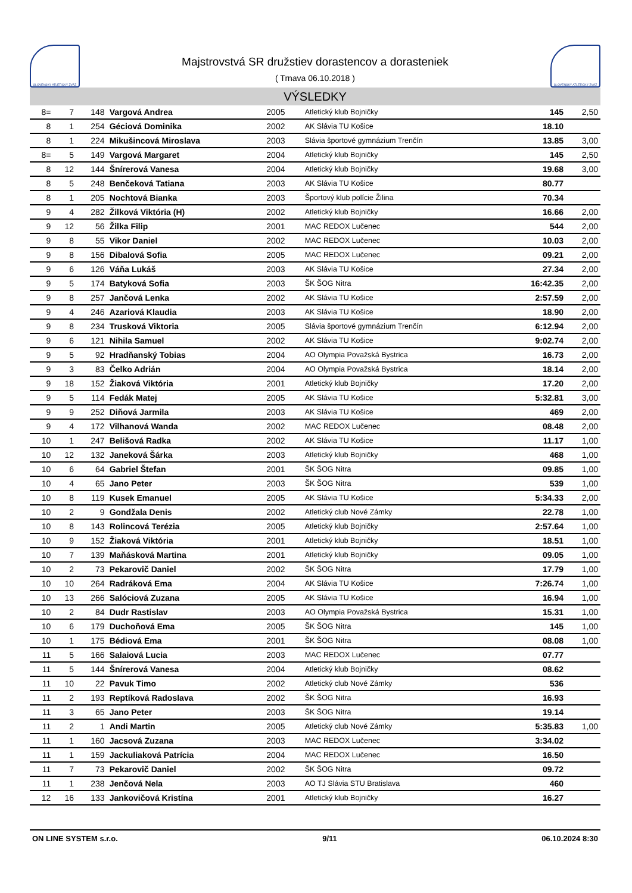SLOVENSKÝ ATLETICKÝ ZVÄZ
Majstrovstvá SR družstiev dorastencov a dorasteniek
( Trnava 06.10.2018 )
SLOVENSKÝ ATLETICKÝ ZVÄZ
VÝSLEDKY
| 8= | 7 | 148 | Vargová Andrea | 2005 | Atletický klub Bojničky | 145 | 2,50 |
| 8 | 1 | 254 | Géciová Dominika | 2002 | AK Slávia TU Košice | 18.10 | |
| 8 | 1 | 224 | Mikušincová Miroslava | 2003 | Slávia športové gymnázium Trenčín | 13.85 | 3,00 |
| 8= | 5 | 149 | Vargová Margaret | 2004 | Atletický klub Bojničky | 145 | 2,50 |
| 8 | 12 | 144 | Šnírerová Vanesa | 2004 | Atletický klub Bojničky | 19.68 | 3,00 |
| 8 | 5 | 248 | Benčeková Tatiana | 2003 | AK Slávia TU Košice | 80.77 | |
| 8 | 1 | 205 | Nochtová Bianka | 2003 | Športový klub polície Žilina | 70.34 | |
| 9 | 4 | 282 | Žilková Viktória (H) | 2002 | Atletický klub Bojničky | 16.66 | 2,00 |
| 9 | 12 | 56 | Žilka Filip | 2001 | MAC REDOX Lučenec | 544 | 2,00 |
| 9 | 8 | 55 | Vikor Daniel | 2002 | MAC REDOX Lučenec | 10.03 | 2,00 |
| 9 | 8 | 156 | Dibalová Sofia | 2005 | MAC REDOX Lučenec | 09.21 | 2,00 |
| 9 | 6 | 126 | Váňa Lukáš | 2003 | AK Slávia TU Košice | 27.34 | 2,00 |
| 9 | 5 | 174 | Batyková Sofia | 2003 | ŠK ŠOG Nitra | 16:42.35 | 2,00 |
| 9 | 8 | 257 | Jančová Lenka | 2002 | AK Slávia TU Košice | 2:57.59 | 2,00 |
| 9 | 4 | 246 | Azariová Klaudia | 2003 | AK Slávia TU Košice | 18.90 | 2,00 |
| 9 | 8 | 234 | Trusková Viktoria | 2005 | Slávia športové gymnázium Trenčín | 6:12.94 | 2,00 |
| 9 | 6 | 121 | Nihila Samuel | 2002 | AK Slávia TU Košice | 9:02.74 | 2,00 |
| 9 | 5 | 92 | Hradňanský Tobias | 2004 | AO Olympia Považská Bystrica | 16.73 | 2,00 |
| 9 | 3 | 83 | Čelko Adrián | 2004 | AO Olympia Považská Bystrica | 18.14 | 2,00 |
| 9 | 18 | 152 | Žiaková Viktória | 2001 | Atletický klub Bojničky | 17.20 | 2,00 |
| 9 | 5 | 114 | Fedák Matej | 2005 | AK Slávia TU Košice | 5:32.81 | 3,00 |
| 9 | 9 | 252 | Diňová Jarmila | 2003 | AK Slávia TU Košice | 469 | 2,00 |
| 9 | 4 | 172 | Vilhanová Wanda | 2002 | MAC REDOX Lučenec | 08.48 | 2,00 |
| 10 | 1 | 247 | Belišová Radka | 2002 | AK Slávia TU Košice | 11.17 | 1,00 |
| 10 | 12 | 132 | Janeková Šárka | 2003 | Atletický klub Bojničky | 468 | 1,00 |
| 10 | 6 | 64 | Gabriel Štefan | 2001 | ŠK ŠOG Nitra | 09.85 | 1,00 |
| 10 | 4 | 65 | Jano Peter | 2003 | ŠK ŠOG Nitra | 539 | 1,00 |
| 10 | 8 | 119 | Kusek Emanuel | 2005 | AK Slávia TU Košice | 5:34.33 | 2,00 |
| 10 | 2 | 9 | Gondžala Denis | 2002 | Atletický club Nové Zámky | 22.78 | 1,00 |
| 10 | 8 | 143 | Rolincová Terézia | 2005 | Atletický klub Bojničky | 2:57.64 | 1,00 |
| 10 | 9 | 152 | Žiaková Viktória | 2001 | Atletický klub Bojničky | 18.51 | 1,00 |
| 10 | 7 | 139 | Maňásková Martina | 2001 | Atletický klub Bojničky | 09.05 | 1,00 |
| 10 | 2 | 73 | Pekarovič Daniel | 2002 | ŠK ŠOG Nitra | 17.79 | 1,00 |
| 10 | 10 | 264 | Radráková Ema | 2004 | AK Slávia TU Košice | 7:26.74 | 1,00 |
| 10 | 13 | 266 | Salóciová Zuzana | 2005 | AK Slávia TU Košice | 16.94 | 1,00 |
| 10 | 2 | 84 | Dudr Rastislav | 2003 | AO Olympia Považská Bystrica | 15.31 | 1,00 |
| 10 | 6 | 179 | Duchoňová Ema | 2005 | ŠK ŠOG Nitra | 145 | 1,00 |
| 10 | 1 | 175 | Bédiová Ema | 2001 | ŠK ŠOG Nitra | 08.08 | 1,00 |
| 11 | 5 | 166 | Salaiová Lucia | 2003 | MAC REDOX Lučenec | 07.77 | |
| 11 | 5 | 144 | Šnírerová Vanesa | 2004 | Atletický klub Bojničky | 08.62 | |
| 11 | 10 | 22 | Pavuk Timo | 2002 | Atletický club Nové Zámky | 536 | |
| 11 | 2 | 193 | Reptíková Radoslava | 2002 | ŠK ŠOG Nitra | 16.93 | |
| 11 | 3 | 65 | Jano Peter | 2003 | ŠK ŠOG Nitra | 19.14 | |
| 11 | 2 | 1 | Andi Martin | 2005 | Atletický club Nové Zámky | 5:35.83 | 1,00 |
| 11 | 1 | 160 | Jacsová Zuzana | 2003 | MAC REDOX Lučenec | 3:34.02 | |
| 11 | 1 | 159 | Jackuliaková Patrícia | 2004 | MAC REDOX Lučenec | 16.50 | |
| 11 | 7 | 73 | Pekarovič Daniel | 2002 | ŠK ŠOG Nitra | 09.72 | |
| 11 | 1 | 238 | Jenčová Nela | 2003 | AO TJ Slávia STU Bratislava | 460 | |
| 12 | 16 | 133 | Jankovičová Kristína | 2001 | Atletický klub Bojničky | 16.27 | |
ON LINE SYSTEM s.r.o. 9/11 06.10.2024 8:30